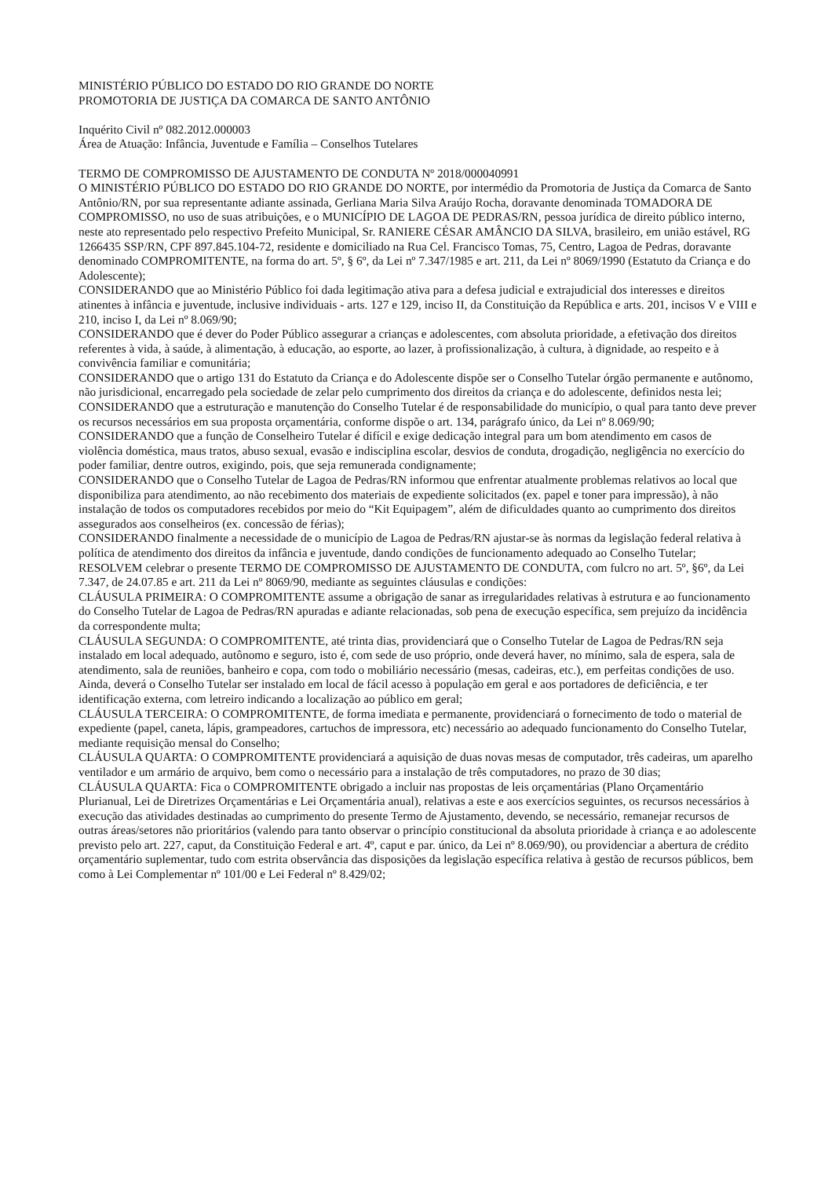MINISTÉRIO PÚBLICO DO ESTADO DO RIO GRANDE DO NORTE
PROMOTORIA DE JUSTIÇA DA COMARCA DE SANTO ANTÔNIO
Inquérito Civil nº 082.2012.000003
Área de Atuação: Infância, Juventude e Família – Conselhos Tutelares
TERMO DE COMPROMISSO DE AJUSTAMENTO DE CONDUTA Nº 2018/000040991
O MINISTÉRIO PÚBLICO DO ESTADO DO RIO GRANDE DO NORTE, por intermédio da Promotoria de Justiça da Comarca de Santo Antônio/RN, por sua representante adiante assinada, Gerliana Maria Silva Araújo Rocha, doravante denominada TOMADORA DE COMPROMISSO, no uso de suas atribuições, e o MUNICÍPIO DE LAGOA DE PEDRAS/RN, pessoa jurídica de direito público interno, neste ato representado pelo respectivo Prefeito Municipal, Sr. RANIERE CÉSAR AMÂNCIO DA SILVA, brasileiro, em união estável, RG 1266435 SSP/RN, CPF 897.845.104-72, residente e domiciliado na Rua Cel. Francisco Tomas, 75, Centro, Lagoa de Pedras, doravante denominado COMPROMITENTE, na forma do art. 5º, § 6º, da Lei nº 7.347/1985 e art. 211, da Lei nº 8069/1990 (Estatuto da Criança e do Adolescente);
CONSIDERANDO que ao Ministério Público foi dada legitimação ativa para a defesa judicial e extrajudicial dos interesses e direitos atinentes à infância e juventude, inclusive individuais - arts. 127 e 129, inciso II, da Constituição da República e arts. 201, incisos V e VIII e 210, inciso I, da Lei nº 8.069/90;
CONSIDERANDO que é dever do Poder Público assegurar a crianças e adolescentes, com absoluta prioridade, a efetivação dos direitos referentes à vida, à saúde, à alimentação, à educação, ao esporte, ao lazer, à profissionalização, à cultura, à dignidade, ao respeito e à convivência familiar e comunitária;
CONSIDERANDO que o artigo 131 do Estatuto da Criança e do Adolescente dispõe ser o Conselho Tutelar órgão permanente e autônomo, não jurisdicional, encarregado pela sociedade de zelar pelo cumprimento dos direitos da criança e do adolescente, definidos nesta lei;
CONSIDERANDO que a estruturação e manutenção do Conselho Tutelar é de responsabilidade do município, o qual para tanto deve prever os recursos necessários em sua proposta orçamentária, conforme dispõe o art. 134, parágrafo único, da Lei nº 8.069/90;
CONSIDERANDO que a função de Conselheiro Tutelar é difícil e exige dedicação integral para um bom atendimento em casos de violência doméstica, maus tratos, abuso sexual, evasão e indisciplina escolar, desvios de conduta, drogadição, negligência no exercício do poder familiar, dentre outros, exigindo, pois, que seja remunerada condignamente;
CONSIDERANDO que o Conselho Tutelar de Lagoa de Pedras/RN informou que enfrentar atualmente problemas relativos ao local que disponibiliza para atendimento, ao não recebimento dos materiais de expediente solicitados (ex. papel e toner para impressão), à não instalação de todos os computadores recebidos por meio do “Kit Equipagem”, além de dificuldades quanto ao cumprimento dos direitos assegurados aos conselheiros (ex. concessão de férias);
CONSIDERANDO finalmente a necessidade de o município de Lagoa de Pedras/RN ajustar-se às normas da legislação federal relativa à política de atendimento dos direitos da infância e juventude, dando condições de funcionamento adequado ao Conselho Tutelar;
RESOLVEM celebrar o presente TERMO DE COMPROMISSO DE AJUSTAMENTO DE CONDUTA, com fulcro no art. 5º, §6º, da Lei 7.347, de 24.07.85 e art. 211 da Lei nº 8069/90, mediante as seguintes cláusulas e condições:
CLÁUSULA PRIMEIRA: O COMPROMITENTE assume a obrigação de sanar as irregularidades relativas à estrutura e ao funcionamento do Conselho Tutelar de Lagoa de Pedras/RN apuradas e adiante relacionadas, sob pena de execução específica, sem prejuízo da incidência da correspondente multa;
CLÁUSULA SEGUNDA: O COMPROMITENTE, até trinta dias, providenciará que o Conselho Tutelar de Lagoa de Pedras/RN seja instalado em local adequado, autônomo e seguro, isto é, com sede de uso próprio, onde deverá haver, no mínimo, sala de espera, sala de atendimento, sala de reuniões, banheiro e copa, com todo o mobiliário necessário (mesas, cadeiras, etc.), em perfeitas condições de uso. Ainda, deverá o Conselho Tutelar ser instalado em local de fácil acesso à população em geral e aos portadores de deficiência, e ter identificação externa, com letreiro indicando a localização ao público em geral;
CLÁUSULA TERCEIRA: O COMPROMITENTE, de forma imediata e permanente, providenciará o fornecimento de todo o material de expediente (papel, caneta, lápis, grampeadores, cartuchos de impressora, etc) necessário ao adequado funcionamento do Conselho Tutelar, mediante requisição mensal do Conselho;
CLÁUSULA QUARTA: O COMPROMITENTE providenciará a aquisição de duas novas mesas de computador, três cadeiras, um aparelho ventilador e um armário de arquivo, bem como o necessário para a instalação de três computadores, no prazo de 30 dias;
CLÁUSULA QUARTA: Fica o COMPROMITENTE obrigado a incluir nas propostas de leis orçamentárias (Plano Orçamentário Plurianual, Lei de Diretrizes Orçamentárias e Lei Orçamentária anual), relativas a este e aos exercícios seguintes, os recursos necessários à execução das atividades destinadas ao cumprimento do presente Termo de Ajustamento, devendo, se necessário, remanejar recursos de outras áreas/setores não prioritários (valendo para tanto observar o princípio constitucional da absoluta prioridade à criança e ao adolescente previsto pelo art. 227, caput, da Constituição Federal e art. 4º, caput e par. único, da Lei nº 8.069/90), ou providenciar a abertura de crédito orçamentário suplementar, tudo com estrita observância das disposições da legislação específica relativa à gestão de recursos públicos, bem como à Lei Complementar nº 101/00 e Lei Federal nº 8.429/02;